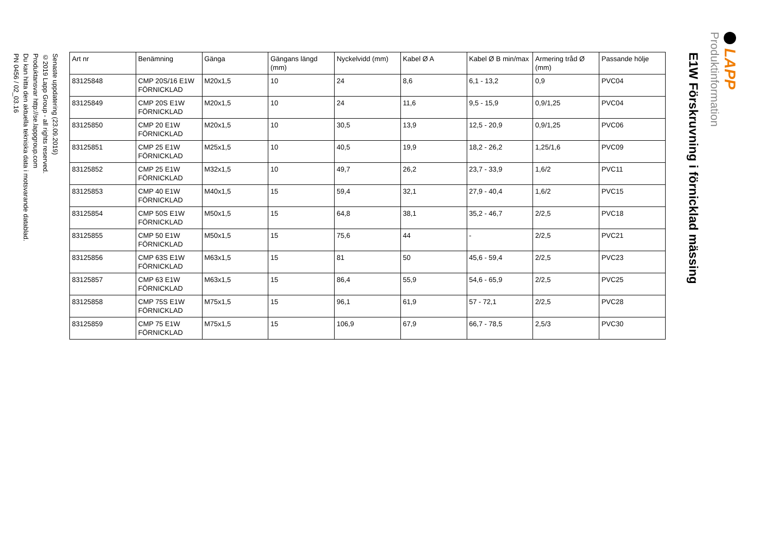LAPP
Produktinformation
E1W Förskruvning i förnicklad mässing
| Art nr | Benämning | Gänga | Gängans längd (mm) | Nyckelvidd (mm) | Kabel Ø A | Kabel Ø B min/max | Armering tråd Ø (mm) | Passande hölje |
| --- | --- | --- | --- | --- | --- | --- | --- | --- |
| 83125848 | CMP 20S/16 E1W FÖRNICKLAD | M20x1,5 | 10 | 24 | 8,6 | 6,1 - 13,2 | 0,9 | PVC04 |
| 83125849 | CMP 20S E1W FÖRNICKLAD | M20x1,5 | 10 | 24 | 11,6 | 9,5 - 15,9 | 0,9/1,25 | PVC04 |
| 83125850 | CMP 20 E1W FÖRNICKLAD | M20x1,5 | 10 | 30,5 | 13,9 | 12,5 - 20,9 | 0,9/1,25 | PVC06 |
| 83125851 | CMP 25 E1W FÖRNICKLAD | M25x1,5 | 10 | 40,5 | 19,9 | 18,2 - 26,2 | 1,25/1,6 | PVC09 |
| 83125852 | CMP 25 E1W FÖRNICKLAD | M32x1,5 | 10 | 49,7 | 26,2 | 23,7 - 33,9 | 1,6/2 | PVC11 |
| 83125853 | CMP 40 E1W FÖRNICKLAD | M40x1,5 | 15 | 59,4 | 32,1 | 27,9 - 40,4 | 1,6/2 | PVC15 |
| 83125854 | CMP 50S E1W FÖRNICKLAD | M50x1,5 | 15 | 64,8 | 38,1 | 35,2 - 46,7 | 2/2,5 | PVC18 |
| 83125855 | CMP 50 E1W FÖRNICKLAD | M50x1,5 | 15 | 75,6 | 44 | - | 2/2,5 | PVC21 |
| 83125856 | CMP 63S E1W FÖRNICKLAD | M63x1,5 | 15 | 81 | 50 | 45,6 - 59,4 | 2/2,5 | PVC23 |
| 83125857 | CMP 63 E1W FÖRNICKLAD | M63x1,5 | 15 | 86,4 | 55,9 | 54,6 - 65,9 | 2/2,5 | PVC25 |
| 83125858 | CMP 75S E1W FÖRNICKLAD | M75x1,5 | 15 | 96,1 | 61,9 | 57 - 72,1 | 2/2,5 | PVC28 |
| 83125859 | CMP 75 E1W FÖRNICKLAD | M75x1,5 | 15 | 106,9 | 67,9 | 66,7 - 78,5 | 2,5/3 | PVC30 |
Senaste uppdatering (23.09.2019)
©2019 Lapp Group - all rights reserved.
Produktansvar http://se.lappgroup.com
Du kan hitta den aktuella tekniska data i motsvarande datablad.
PN 0456 / 02_03.16